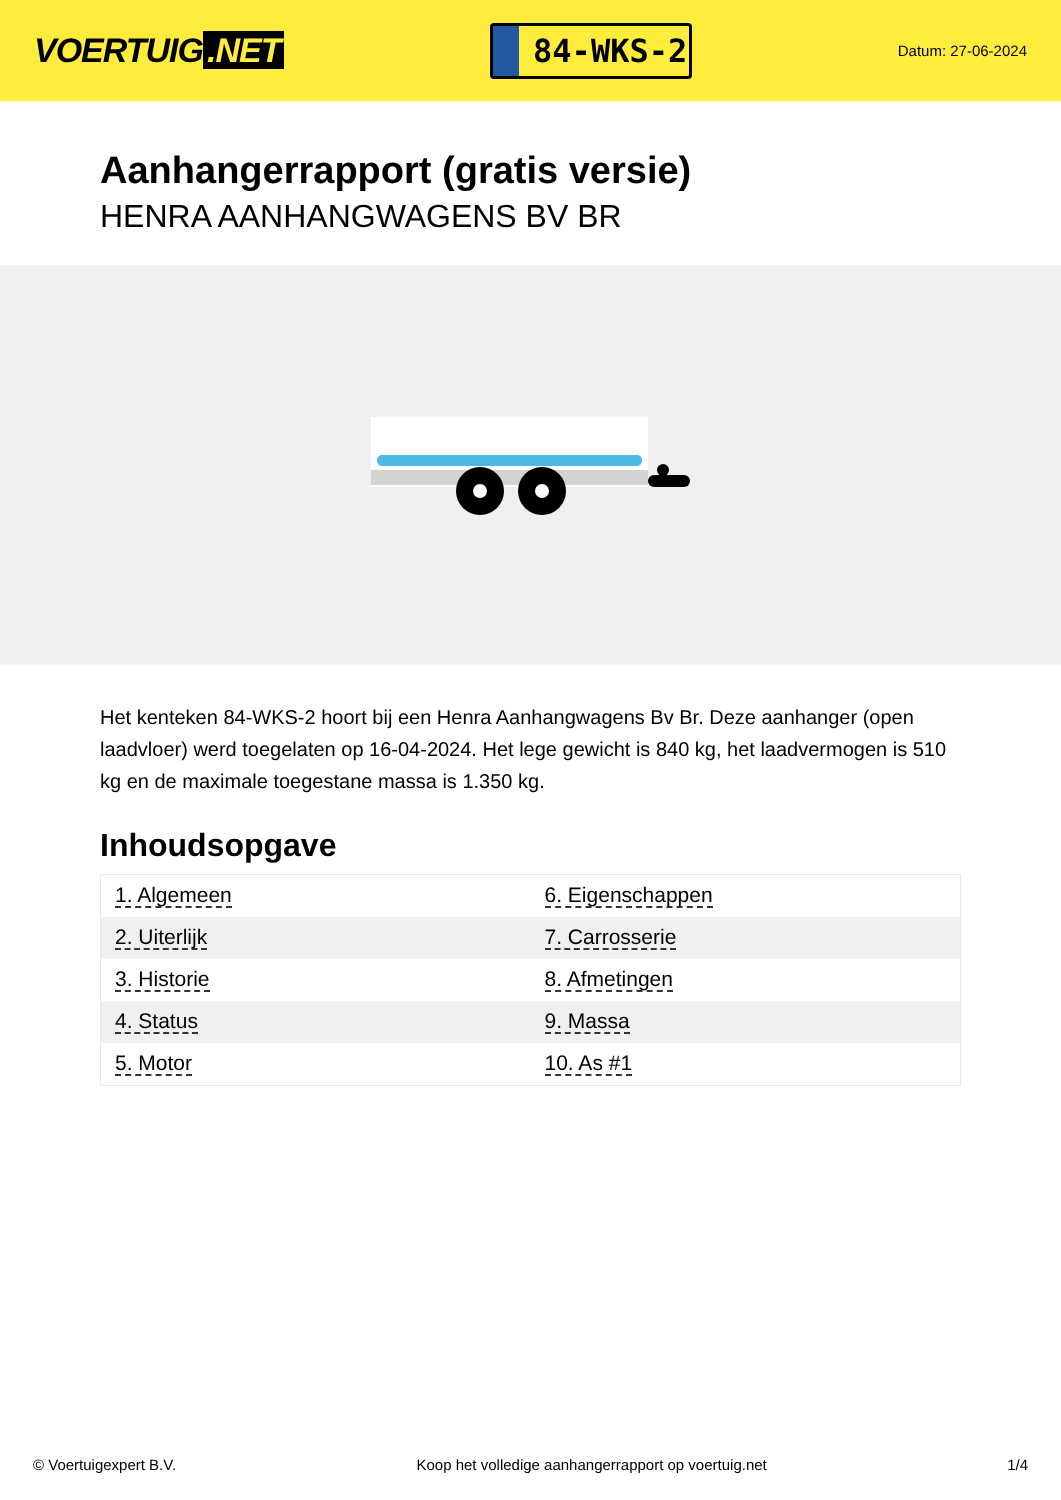VOERTUIG.NET
84-WKS-2
Datum: 27-06-2024
Aanhangerrapport (gratis versie)
HENRA AANHANGWAGENS BV BR
Het kenteken 84-WKS-2 hoort bij een Henra Aanhangwagens Bv Br. Deze aanhanger (open laadvloer) werd toegelaten op 16-04-2024. Het lege gewicht is 840 kg, het laadvermogen is 510 kg en de maximale toegestane massa is 1.350 kg.
Inhoudsopgave
| 1. Algemeen | 6. Eigenschappen |
| 2. Uiterlijk | 7. Carrosserie |
| 3. Historie | 8. Afmetingen |
| 4. Status | 9. Massa |
| 5. Motor | 10. As #1 |
© Voertuigexpert B.V. Koop het volledige aanhangerrapport op voertuig.net 1/4